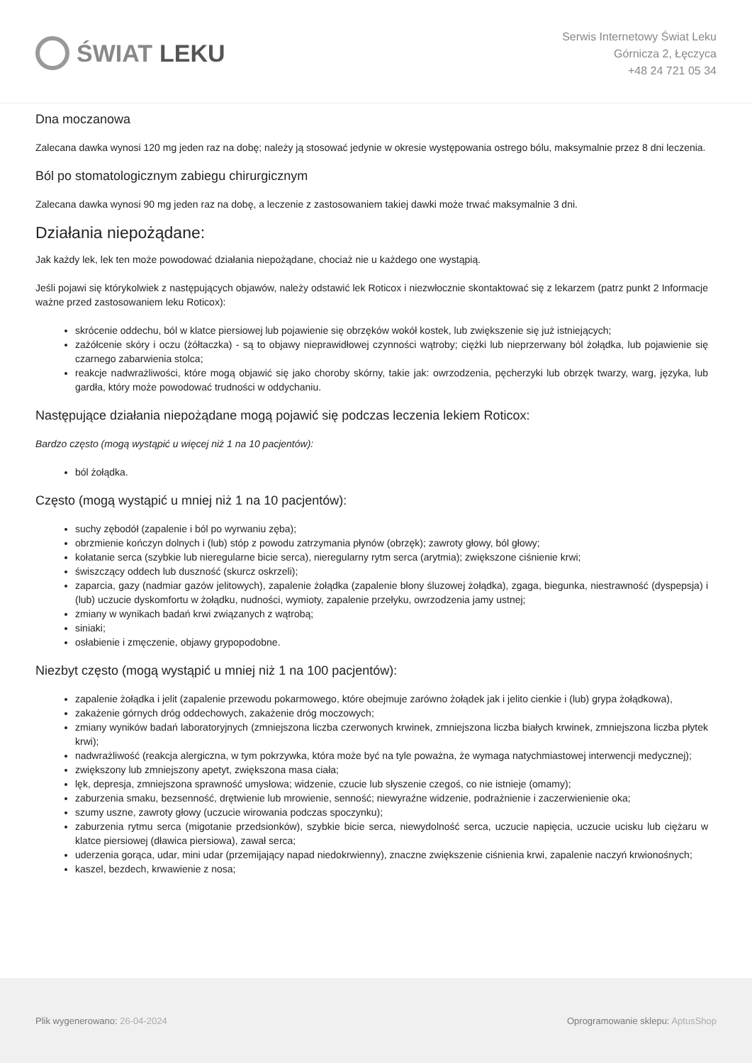ŚWIAT LEKU
Serwis Internetowy Świat Leku
Górnicza 2, Łęczyca
+48 24 721 05 34
Dna moczanowa
Zalecana dawka wynosi 120 mg jeden raz na dobę; należy ją stosować jedynie w okresie występowania ostrego bólu, maksymalnie przez 8 dni leczenia.
Ból po stomatologicznym zabiegu chirurgicznym
Zalecana dawka wynosi 90 mg jeden raz na dobę, a leczenie z zastosowaniem takiej dawki może trwać maksymalnie 3 dni.
Działania niepożądane:
Jak każdy lek, lek ten może powodować działania niepożądane, chociaż nie u każdego one wystąpią.
Jeśli pojawi się którykolwiek z następujących objawów, należy odstawić lek Roticox i niezwłocznie skontaktować się z lekarzem (patrz punkt 2 Informacje ważne przed zastosowaniem leku Roticox):
skrócenie oddechu, ból w klatce piersiowej lub pojawienie się obrzęków wokół kostek, lub zwiększenie się już istniejących;
zażółcenie skóry i oczu (żółtaczka) - są to objawy nieprawidłowej czynności wątroby; ciężki lub nieprzerwany ból żołądka, lub pojawienie się czarnego zabarwienia stolca;
reakcje nadwrażliwości, które mogą objawić się jako choroby skórny, takie jak: owrzodzenia, pęcherzyki lub obrzęk twarzy, warg, języka, lub gardła, który może powodować trudności w oddychaniu.
Następujące działania niepożądane mogą pojawić się podczas leczenia lekiem Roticox:
Bardzo często (mogą wystąpić u więcej niż 1 na 10 pacjentów):
ból żołądka.
Często (mogą wystąpić u mniej niż 1 na 10 pacjentów):
suchy zębodół (zapalenie i ból po wyrwaniu zęba);
obrzmienie kończyn dolnych i (lub) stóp z powodu zatrzymania płynów (obrzęk); zawroty głowy, ból głowy;
kołatanie serca (szybkie lub nieregularne bicie serca), nieregularny rytm serca (arytmia); zwiększone ciśnienie krwi;
świszczący oddech lub duszność (skurcz oskrzeli);
zaparcia, gazy (nadmiar gazów jelitowych), zapalenie żołądka (zapalenie błony śluzowej żołądka), zgaga, biegunka, niestrawność (dyspepsja) i (lub) uczucie dyskomfortu w żołądku, nudności, wymioty, zapalenie przełyku, owrzodzenia jamy ustnej;
zmiany w wynikach badań krwi związanych z wątrobą;
siniaki;
osłabienie i zmęczenie, objawy grypopodobne.
Niezbyt często (mogą wystąpić u mniej niż 1 na 100 pacjentów):
zapalenie żołądka i jelit (zapalenie przewodu pokarmowego, które obejmuje zarówno żołądek jak i jelito cienkie i (lub) grypa żołądkowa),
zakażenie górnych dróg oddechowych, zakażenie dróg moczowych;
zmiany wyników badań laboratoryjnych (zmniejszona liczba czerwonych krwinek, zmniejszona liczba białych krwinek, zmniejszona liczba płytek krwi);
nadwrażliwość (reakcja alergiczna, w tym pokrzywka, która może być na tyle poważna, że wymaga natychmiastowej interwencji medycznej);
zwiększony lub zmniejszony apetyt, zwiększona masa ciała;
lęk, depresja, zmniejszona sprawność umysłowa; widzenie, czucie lub słyszenie czegoś, co nie istnieje (omamy);
zaburzenia smaku, bezsenność, drętwienie lub mrowienie, senność; niewyraźne widzenie, podrażnienie i zaczerwienienie oka;
szumy uszne, zawroty głowy (uczucie wirowania podczas spoczynku);
zaburzenia rytmu serca (migotanie przedsionków), szybkie bicie serca, niewydolność serca, uczucie napięcia, uczucie ucisku lub ciężaru w klatce piersiowej (dławica piersiowa), zawał serca;
uderzenia gorąca, udar, mini udar (przemijający napad niedokrwienny), znaczne zwiększenie ciśnienia krwi, zapalenie naczyń krwionośnych;
kaszel, bezdech, krwawienie z nosa;
Plik wygenerowano: 26-04-2024
Oprogramowanie sklepu: AptusShop